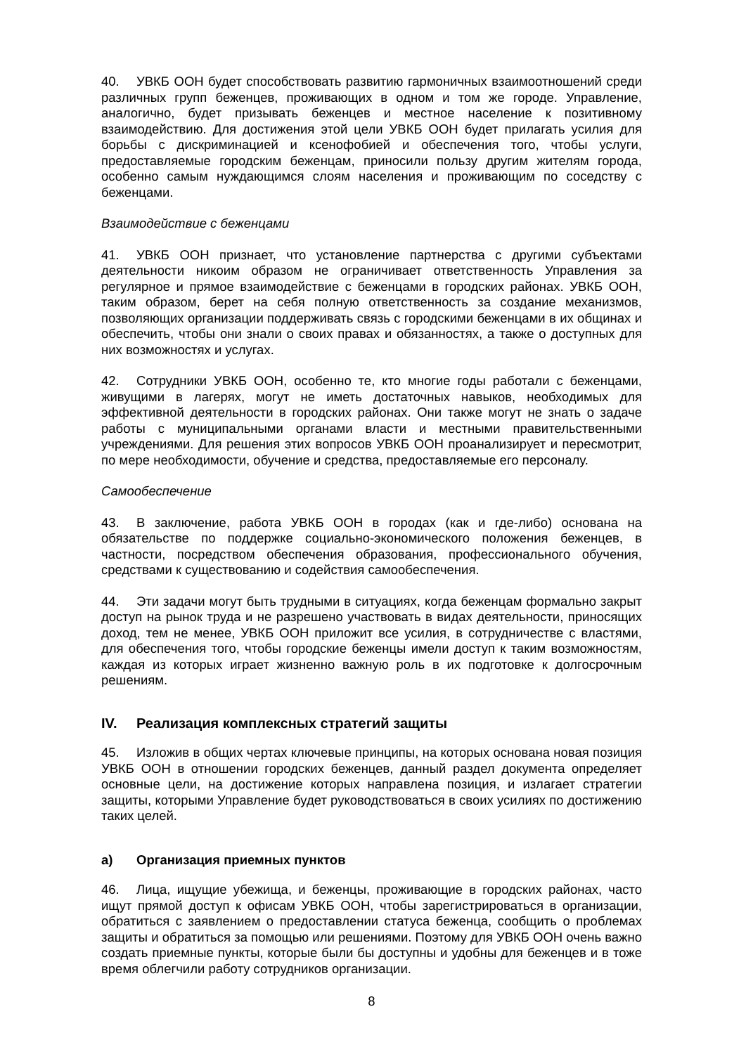40. УВКБ ООН будет способствовать развитию гармоничных взаимоотношений среди различных групп беженцев, проживающих в одном и том же городе. Управление, аналогично, будет призывать беженцев и местное население к позитивному взаимодействию. Для достижения этой цели УВКБ ООН будет прилагать усилия для борьбы с дискриминацией и ксенофобией и обеспечения того, чтобы услуги, предоставляемые городским беженцам, приносили пользу другим жителям города, особенно самым нуждающимся слоям населения и проживающим по соседству с беженцами.
Взаимодействие с беженцами
41. УВКБ ООН признает, что установление партнерства с другими субъектами деятельности никоим образом не ограничивает ответственность Управления за регулярное и прямое взаимодействие с беженцами в городских районах. УВКБ ООН, таким образом, берет на себя полную ответственность за создание механизмов, позволяющих организации поддерживать связь с городскими беженцами в их общинах и обеспечить, чтобы они знали о своих правах и обязанностях, а также о доступных для них возможностях и услугах.
42. Сотрудники УВКБ ООН, особенно те, кто многие годы работали с беженцами, живущими в лагерях, могут не иметь достаточных навыков, необходимых для эффективной деятельности в городских районах. Они также могут не знать о задаче работы с муниципальными органами власти и местными правительственными учреждениями. Для решения этих вопросов УВКБ ООН проанализирует и пересмотрит, по мере необходимости, обучение и средства, предоставляемые его персоналу.
Самообеспечение
43. В заключение, работа УВКБ ООН в городах (как и где-либо) основана на обязательстве по поддержке социально-экономического положения беженцев, в частности, посредством обеспечения образования, профессионального обучения, средствами к существованию и содействия самообеспечения.
44. Эти задачи могут быть трудными в ситуациях, когда беженцам формально закрыт доступ на рынок труда и не разрешено участвовать в видах деятельности, приносящих доход, тем не менее, УВКБ ООН приложит все усилия, в сотрудничестве с властями, для обеспечения того, чтобы городские беженцы имели доступ к таким возможностям, каждая из которых играет жизненно важную роль в их подготовке к долгосрочным решениям.
IV. Реализация комплексных стратегий защиты
45. Изложив в общих чертах ключевые принципы, на которых основана новая позиция УВКБ ООН в отношении городских беженцев, данный раздел документа определяет основные цели, на достижение которых направлена позиция, и излагает стратегии защиты, которыми Управление будет руководствоваться в своих усилиях по достижению таких целей.
a) Организация приемных пунктов
46. Лица, ищущие убежища, и беженцы, проживающие в городских районах, часто ищут прямой доступ к офисам УВКБ ООН, чтобы зарегистрироваться в организации, обратиться с заявлением о предоставлении статуса беженца, сообщить о проблемах защиты и обратиться за помощью или решениями. Поэтому для УВКБ ООН очень важно создать приемные пункты, которые были бы доступны и удобны для беженцев и в тоже время облегчили работу сотрудников организации.
8